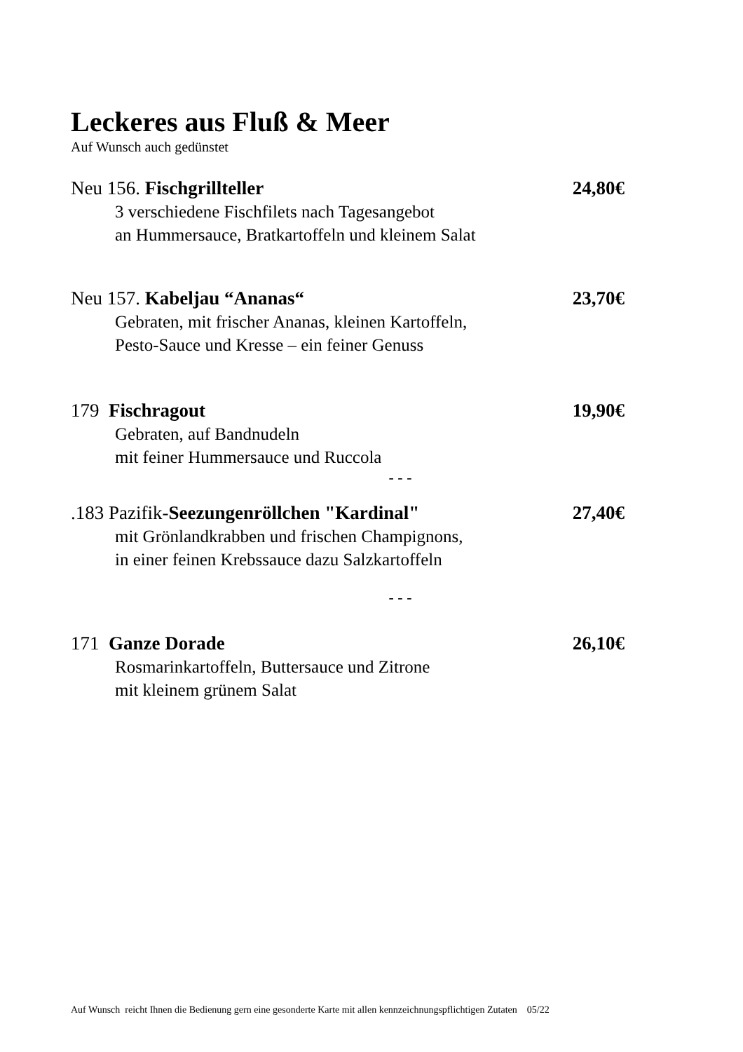Leckeres aus Fluß & Meer
Auf Wunsch auch gedünstet
Neu 156. Fischgrillteller 24,80€
3 verschiedene Fischfilets nach Tagesangebot
an Hummersauce, Bratkartoffeln und kleinem Salat
Neu 157. Kabeljau “Ananas“23,70€
Gebraten, mit frischer Ananas, kleinen Kartoffeln,
Pesto-Sauce und Kresse – ein feiner Genuss
179 Fischragout 19,90€
Gebraten, auf Bandnudeln
mit feiner Hummersauce und Ruccola
- - -
.183 Pazifik-Seezungenröllchen "Kardinal" 27,40€
mit Grönlandkrabben und frischen Champignons,
in einer feinen Krebssauce dazu Salzkartoffeln
- - -
171 Ganze Dorade 26,10€
Rosmarinkartoffeln, Buttersauce und Zitrone
mit kleinem grünem Salat
Auf Wunsch reicht Ihnen die Bedienung gern eine gesonderte Karte mit allen kennzeichnungspflichtigen Zutaten 05/22